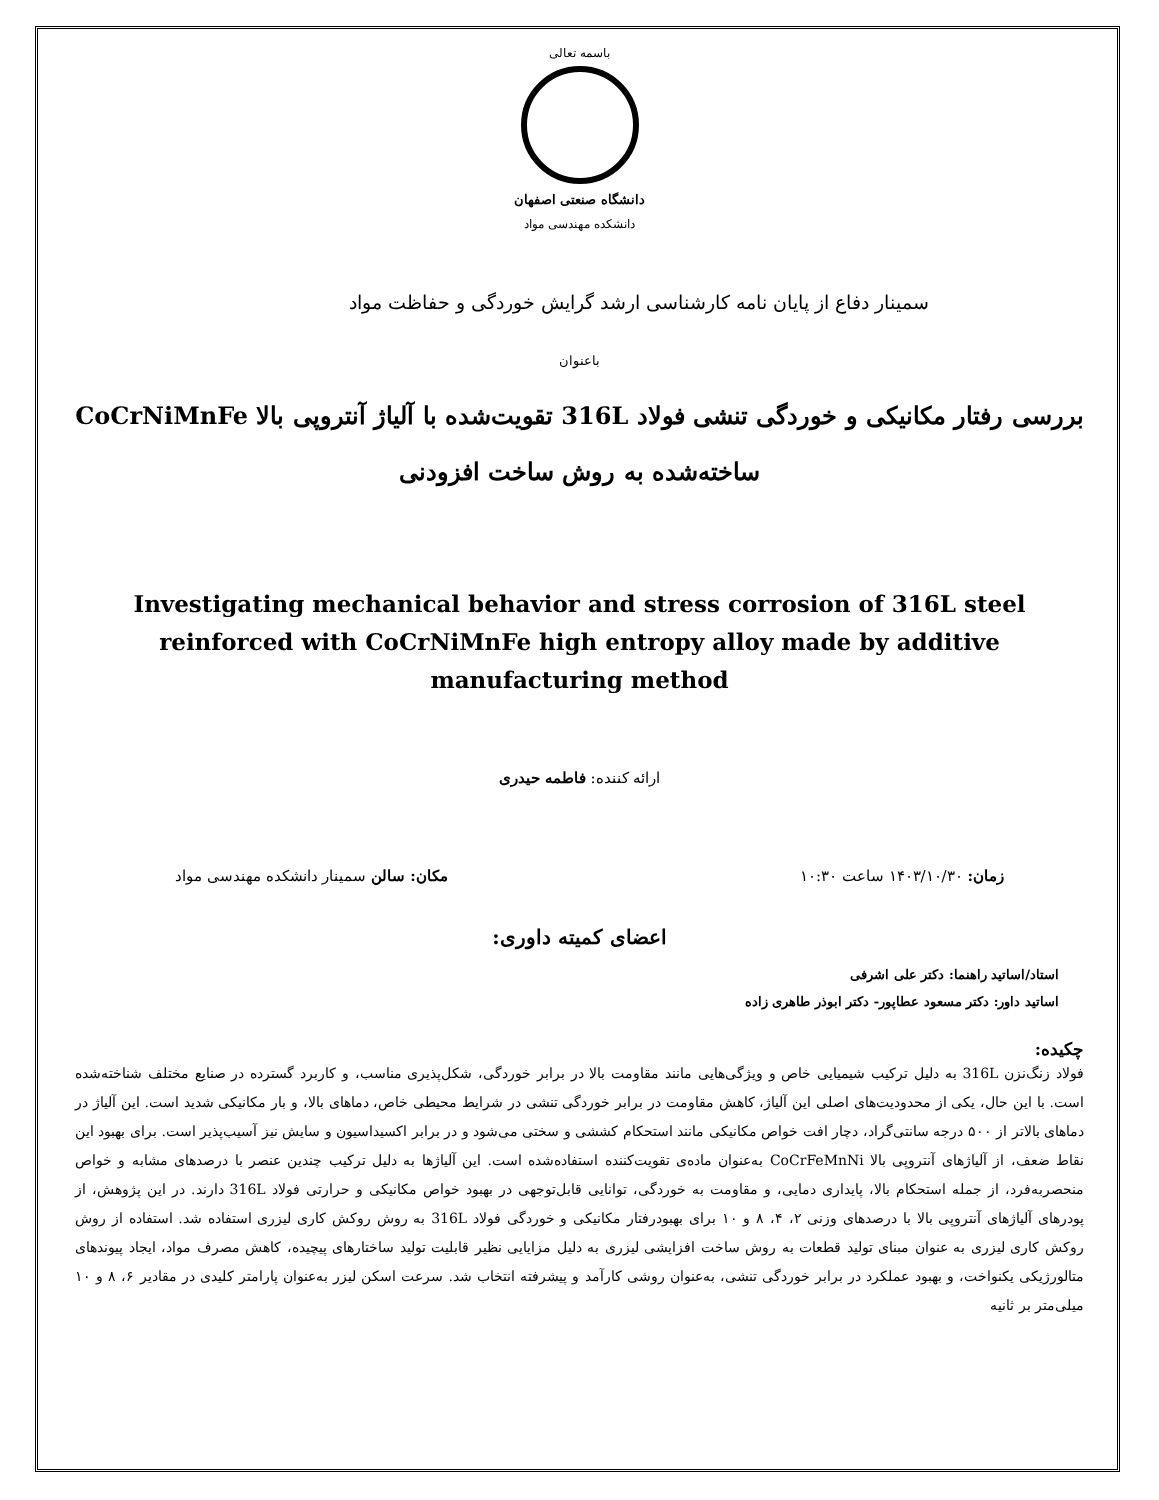باسمه تعالی
دانشگاه صنعتی اصفهان
دانشکده مهندسی مواد
سمینار دفاع از پایان نامه کارشناسی ارشد گرایش خوردگی و حفاظت مواد
باعنوان
بررسی رفتار مکانیکی و خوردگی تنشی فولاد 316L تقویت‌شده با آلیاژ آنتروپی بالا CoCrNiMnFe ساخته‌شده به روش ساخت افزودنی
Investigating mechanical behavior and stress corrosion of 316L steel reinforced with CoCrNiMnFe high entropy alloy made by additive manufacturing method
ارائه کننده: فاطمه حیدری
زمان: ۱۴۰۳/۱۰/۳۰ ساعت ۱۰:۳۰ مکان: سالن سمینار دانشکده مهندسی مواد
اعضای کمیته داوری:
استاد/اساتید راهنما: دکتر علی اشرفی
اساتید داور: دکتر مسعود عطاپور- دکتر ابوذر طاهری زاده
چکیده:
فولاد زنگ‌نزن 316L به دلیل ترکیب شیمیایی خاص و ویژگی‌هایی مانند مقاومت بالا در برابر خوردگی، شکل‌پذیری مناسب، و کاربرد گسترده در صنایع مختلف شناخته‌شده است. با این حال، یکی از محدودیت‌های اصلی این آلیاژ، کاهش مقاومت در برابر خوردگی تنشی در شرایط محیطی خاص، دماهای بالا، و بار مکانیکی شدید است. این آلیاژ در دماهای بالاتر از ۵۰۰ درجه سانتی‌گراد، دچار افت خواص مکانیکی مانند استحکام کششی و سختی می‌شود و در برابر اکسیداسیون و سایش نیز آسیب‌پذیر است. برای بهبود این نقاط ضعف، از آلیاژهای آنتروپی بالا CoCrFeMnNi به‌عنوان ماده‌ی تقویت‌کننده استفاده‌شده است. این آلیاژها به دلیل ترکیب چندین عنصر با درصدهای مشابه و خواص منحصربه‌فرد، از جمله استحکام بالا، پایداری دمایی، و مقاومت به خوردگی، توانایی قابل‌توجهی در بهبود خواص مکانیکی و حرارتی فولاد 316L دارند. در این پژوهش، از پودرهای آلیاژهای آنتروپی بالا با درصدهای وزنی ۲، ۴، ۸ و ۱۰ برای بهبودرفتار مکانیکی و خوردگی فولاد 316L به روش روکش کاری لیزری استفاده شد. استفاده از روش روکش کاری لیزری به عنوان مبنای تولید قطعات به روش ساخت افزایشی لیزری به دلیل مزایایی نظیر قابلیت تولید ساختارهای پیچیده، کاهش مصرف مواد، ایجاد پیوندهای متالورژیکی یکنواخت، و بهبود عملکرد در برابر خوردگی تنشی، به‌عنوان روشی کارآمد و پیشرفته انتخاب شد. سرعت اسکن لیزر به‌عنوان پارامتر کلیدی در مقادیر ۶، ۸ و ۱۰ میلی‌متر بر ثانیه